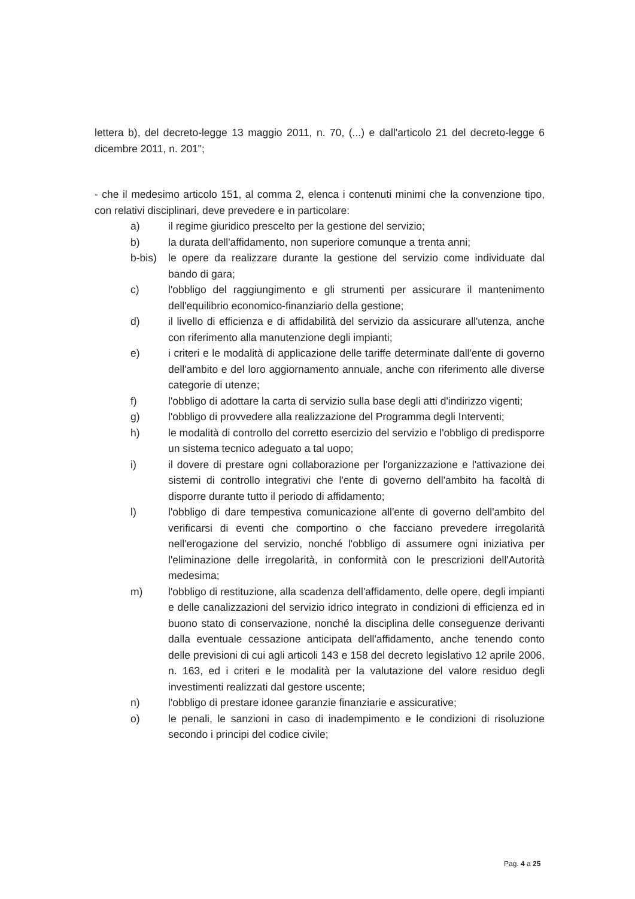lettera b), del decreto-legge 13 maggio 2011, n. 70, (...) e dall'articolo 21 del decreto-legge 6 dicembre 2011, n. 201";
- che il medesimo articolo 151, al comma 2, elenca i contenuti minimi che la convenzione tipo, con relativi disciplinari, deve prevedere e in particolare:
a) il regime giuridico prescelto per la gestione del servizio;
b) la durata dell'affidamento, non superiore comunque a trenta anni;
b-bis) le opere da realizzare durante la gestione del servizio come individuate dal bando di gara;
c) l'obbligo del raggiungimento e gli strumenti per assicurare il mantenimento dell'equilibrio economico-finanziario della gestione;
d) il livello di efficienza e di affidabilità del servizio da assicurare all'utenza, anche con riferimento alla manutenzione degli impianti;
e) i criteri e le modalità di applicazione delle tariffe determinate dall'ente di governo dell'ambito e del loro aggiornamento annuale, anche con riferimento alle diverse categorie di utenze;
f) l'obbligo di adottare la carta di servizio sulla base degli atti d'indirizzo vigenti;
g) l'obbligo di provvedere alla realizzazione del Programma degli Interventi;
h) le modalità di controllo del corretto esercizio del servizio e l'obbligo di predisporre un sistema tecnico adeguato a tal uopo;
i) il dovere di prestare ogni collaborazione per l'organizzazione e l'attivazione dei sistemi di controllo integrativi che l'ente di governo dell'ambito ha facoltà di disporre durante tutto il periodo di affidamento;
l) l'obbligo di dare tempestiva comunicazione all'ente di governo dell'ambito del verificarsi di eventi che comportino o che facciano prevedere irregolarità nell'erogazione del servizio, nonché l'obbligo di assumere ogni iniziativa per l'eliminazione delle irregolarità, in conformità con le prescrizioni dell'Autorità medesima;
m) l'obbligo di restituzione, alla scadenza dell'affidamento, delle opere, degli impianti e delle canalizzazioni del servizio idrico integrato in condizioni di efficienza ed in buono stato di conservazione, nonché la disciplina delle conseguenze derivanti dalla eventuale cessazione anticipata dell'affidamento, anche tenendo conto delle previsioni di cui agli articoli 143 e 158 del decreto legislativo 12 aprile 2006, n. 163, ed i criteri e le modalità per la valutazione del valore residuo degli investimenti realizzati dal gestore uscente;
n) l'obbligo di prestare idonee garanzie finanziarie e assicurative;
o) le penali, le sanzioni in caso di inadempimento e le condizioni di risoluzione secondo i principi del codice civile;
Pag. 4 a 25